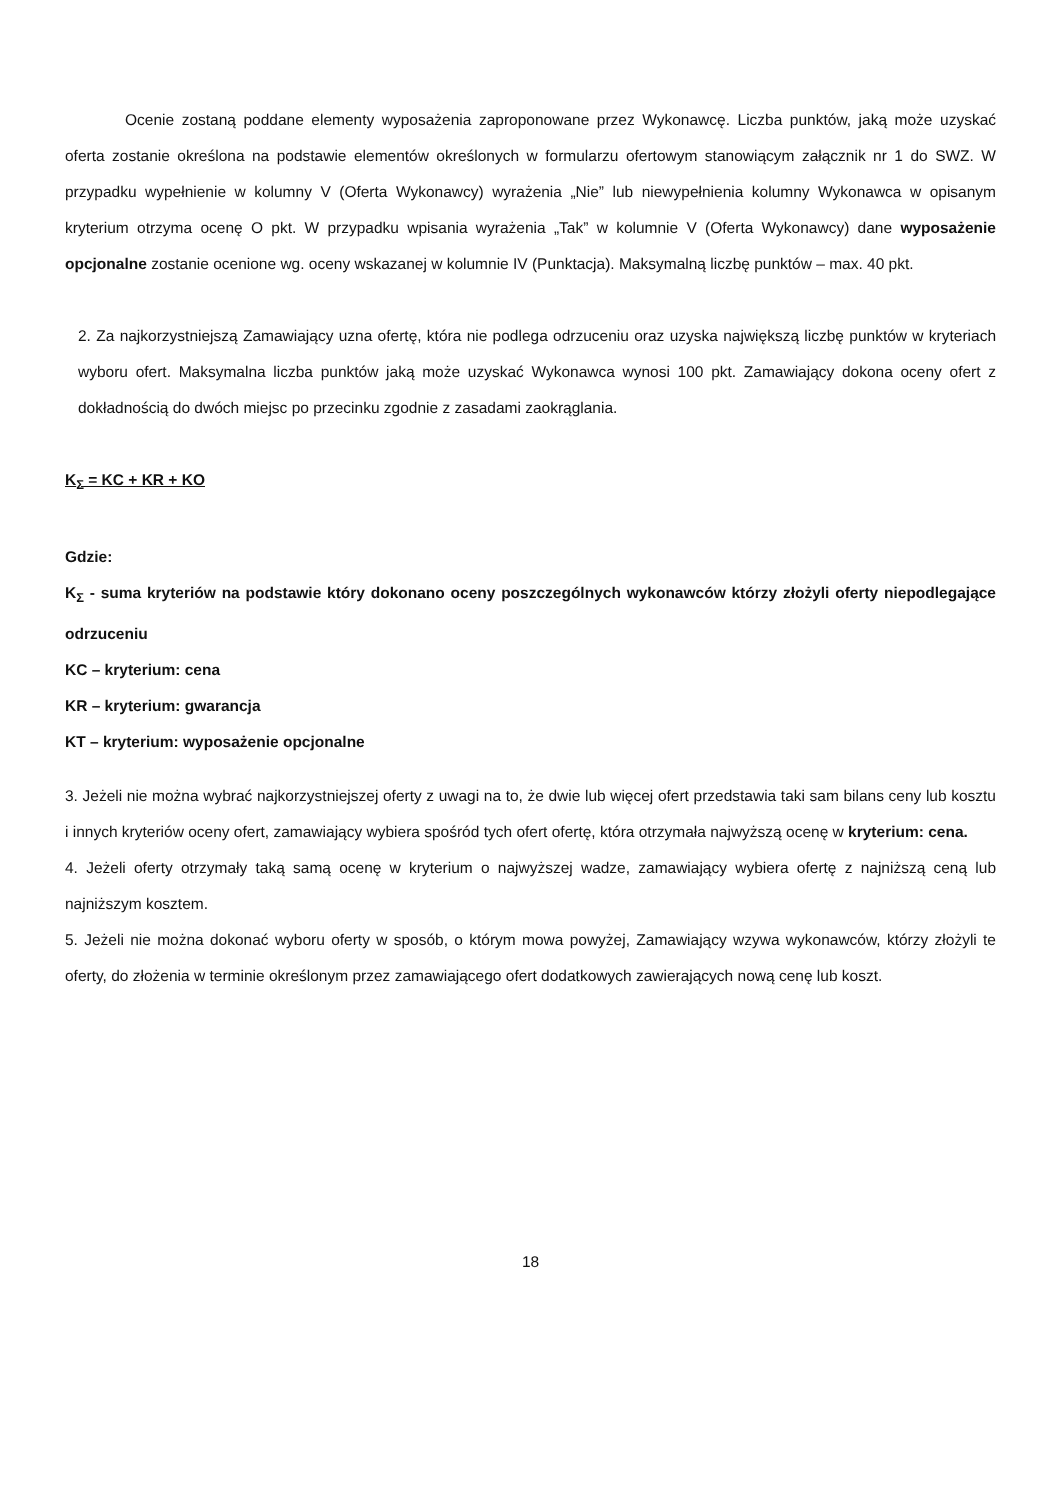Ocenie zostaną poddane elementy wyposażenia zaproponowane przez Wykonawcę. Liczba punktów, jaką może uzyskać oferta zostanie określona na podstawie elementów określonych w formularzu ofertowym stanowiącym załącznik nr 1 do SWZ. W przypadku wypełnienie w kolumny V (Oferta Wykonawcy) wyrażenia „Nie” lub niewypełnienia kolumny Wykonawca w opisanym kryterium otrzyma ocenę O pkt. W przypadku wpisania wyrażenia „Tak” w kolumnie V (Oferta Wykonawcy) dane wyposażenie opcjonalne zostanie ocenione wg. oceny wskazanej w kolumnie IV (Punktacja). Maksymalną liczbę punktów – max. 40 pkt.
2. Za najkorzystniejszą Zamawiający uzna ofertę, która nie podlega odrzuceniu oraz uzyska największą liczbę punktów w kryteriach wyboru ofert. Maksymalna liczba punktów jaką może uzyskać Wykonawca wynosi 100 pkt. Zamawiający dokona oceny ofert z dokładnością do dwóch miejsc po przecinku zgodnie z zasadami zaokrąglania.
K<sub>Σ</sub> = KC + KR + KO
Gdzie:
K<sub>Σ</sub> - suma kryteriów na podstawie który dokonano oceny poszczególnych wykonawców którzy złożyli oferty niepodlegające odrzuceniu
KC – kryterium: cena
KR – kryterium: gwarancja
KT – kryterium: wyposażenie opcjonalne
3. Jeżeli nie można wybrać najkorzystniejszej oferty z uwagi na to, że dwie lub więcej ofert przedstawia taki sam bilans ceny lub kosztu i innych kryteriów oceny ofert, zamawiający wybiera spośród tych ofert ofertę, która otrzymała najwyższą ocenę w kryterium: cena.
4. Jeżeli oferty otrzymały taką samą ocenę w kryterium o najwyższej wadze, zamawiający wybiera ofertę z najniższą ceną lub najniższym kosztem.
5. Jeżeli nie można dokonać wyboru oferty w sposób, o którym mowa powyżej, Zamawiający wzywa wykonawców, którzy złożyli te oferty, do złożenia w terminie określonym przez zamawiającego ofert dodatkowych zawierających nową cenę lub koszt.
18